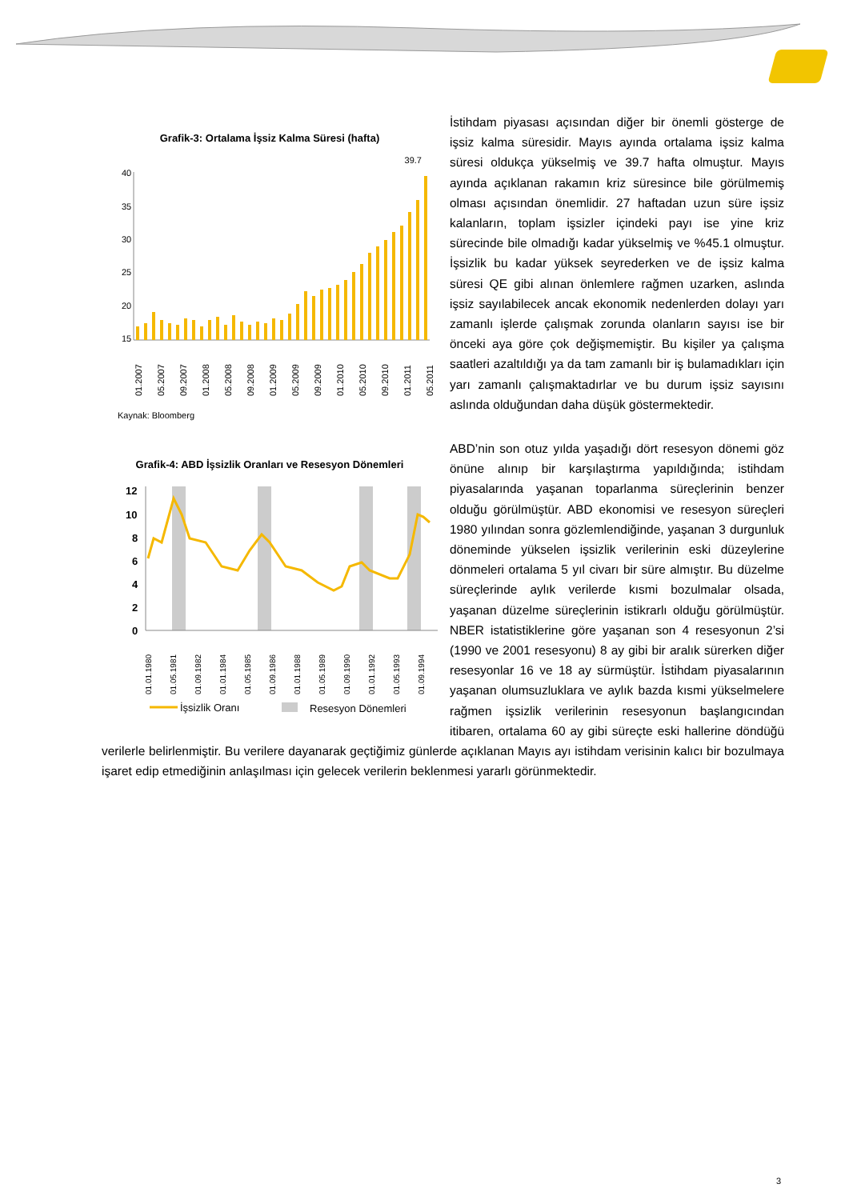Grafik-3: Ortalama İşsiz Kalma Süresi (hafta)
39.7
40
35
30
25
20
15
01.2007
05.2007
09.2007
01.2008
05.2008
09.2008
01.2009
05.2009
09.2009
01.2010
05.2010
09.2010
01.2011
05.2011
Kaynak: Bloomberg
İstihdam piyasası açısından diğer bir önemli gösterge de işsiz kalma süresidir. Mayıs ayında ortalama işsiz kalma süresi oldukça yükselmiş ve 39.7 hafta olmuştur. Mayıs ayında açıklanan rakamın kriz süresince bile görülmemiş olması açısından önemlidir. 27 haftadan uzun süre işsiz kalanların, toplam işsizler içindeki payı ise yine kriz sürecinde bile olmadığı kadar yükselmiş ve %45.1 olmuştur. İşsizlik bu kadar yüksek seyrederken ve de işsiz kalma süresi QE gibi alınan önlemlere rağmen uzarken, aslında işsiz sayılabilecek ancak ekonomik nedenlerden dolayı yarı zamanlı işlerde çalışmak zorunda olanların sayısı ise bir önceki aya göre çok değişmemiştir. Bu kişiler ya çalışma saatleri azaltıldığı ya da tam zamanlı bir iş bulamadıkları için yarı zamanlı çalışmaktadırlar ve bu durum işsiz sayısını aslında olduğundan daha düşük göstermektedir.
Grafik-4: ABD İşsizlik Oranları ve Resesyon Dönemleri
12
10
8
6
4
2
0
01.01.1980
01.05.1981
01.09.1982
01.01.1984
01.05.1985
01.09.1986
01.01.1988
01.05.1989
01.09.1990
01.01.1992
01.05.1993
01.09.1994
İşsizlik Oranı
Resesyon Dönemleri
ABD’nin son otuz yılda yaşadığı dört resesyon dönemi göz önüne alınıp bir karşılaştırma yapıldığında; istihdam piyasalarında yaşanan toparlanma süreçlerinin benzer olduğu görülmüştür. ABD ekonomisi ve resesyon süreçleri 1980 yılından sonra gözlemlendiğinde, yaşanan 3 durgunluk döneminde yükselen işsizlik verilerinin eski düzeylerine dönmeleri ortalama 5 yıl civarı bir süre almıştır. Bu düzelme süreçlerinde aylık verilerde kısmi bozulmalar olsada, yaşanan düzelme süreçlerinin istikrarlı olduğu görülmüştür. NBER istatistiklerine göre yaşanan son 4 resesyonun 2’si (1990 ve 2001 resesyonu) 8 ay gibi bir aralık sürerken diğer resesyonlar 16 ve 18 ay sürmüştür. İstihdam piyasalarının yaşanan olumsuzluklara ve aylık bazda kısmi yükselmelere rağmen işsizlik verilerinin resesyonun başlangıcından itibaren, ortalama 60 ay gibi süreçte eski hallerine döndüğü verilerle belirlenmiştir. Bu verilere dayanarak geçtiğimiz günlerde açıklanan Mayıs ayı istihdam verisinin kalıcı bir bozulmaya işaret edip etmediğinin anlaşılması için gelecek verilerin beklenmesi yararlı görünmektedir.
3